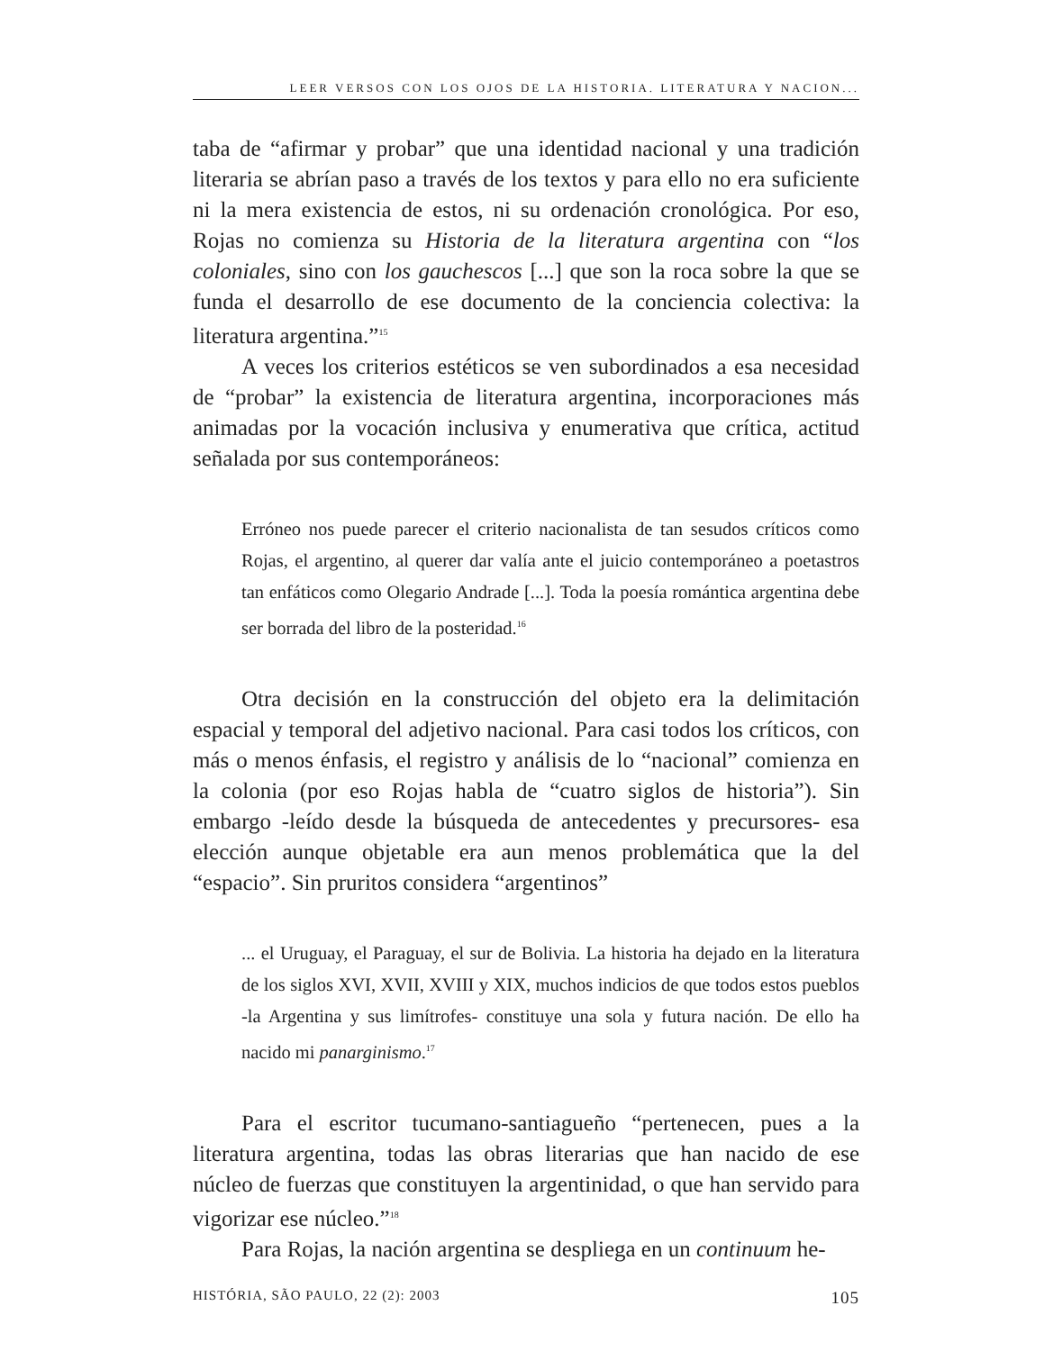LEER VERSOS CON LOS OJOS DE LA HISTORIA. LITERATURA Y NACION...
taba de “afirmar y probar” que una identidad nacional y una tradición literaria se abrían paso a través de los textos y para ello no era suficiente ni la mera existencia de estos, ni su ordenación cronológica. Por eso, Rojas no comienza su Historia de la literatura argentina con “los coloniales, sino con los gauchescos [...] que son la roca sobre la que se funda el desarrollo de ese documento de la conciencia colectiva: la literatura argentina.”<sup>15</sup>
A veces los criterios estéticos se ven subordinados a esa necesidad de “probar” la existencia de literatura argentina, incorporaciones más animadas por la vocación inclusiva y enumerativa que crítica, actitud señalada por sus contemporáneos:
Erróneo nos puede parecer el criterio nacionalista de tan sesudos críticos como Rojas, el argentino, al querer dar valía ante el juicio contemporáneo a poetastros tan enfáticos como Olegario Andrade [...]. Toda la poesía romántica argentina debe ser borrada del libro de la posteridad.<sup>16</sup>
Otra decisión en la construcción del objeto era la delimitación espacial y temporal del adjetivo nacional. Para casi todos los críticos, con más o menos énfasis, el registro y análisis de lo “nacional” comienza en la colonia (por eso Rojas habla de “cuatro siglos de historia”). Sin embargo -leído desde la búsqueda de antecedentes y precursores- esa elección aunque objetable era aun menos problemática que la del “espacio”. Sin pruritos considera “argentinos”
... el Uruguay, el Paraguay, el sur de Bolivia. La historia ha dejado en la literatura de los siglos XVI, XVII, XVIII y XIX, muchos indicios de que todos estos pueblos -la Argentina y sus limítrofes- constituye una sola y futura nación. De ello ha nacido mi panarginismo.<sup>17</sup>
Para el escritor tucumano-santiagueño “pertenecen, pues a la literatura argentina, todas las obras literarias que han nacido de ese núcleo de fuerzas que constituyen la argentinidad, o que han servido para vigorizar ese núcleo.”<sup>18</sup>
Para Rojas, la nación argentina se despliega en un continuum he-
HISTÓRIA, SÃO PAULO, 22 (2): 2003 105